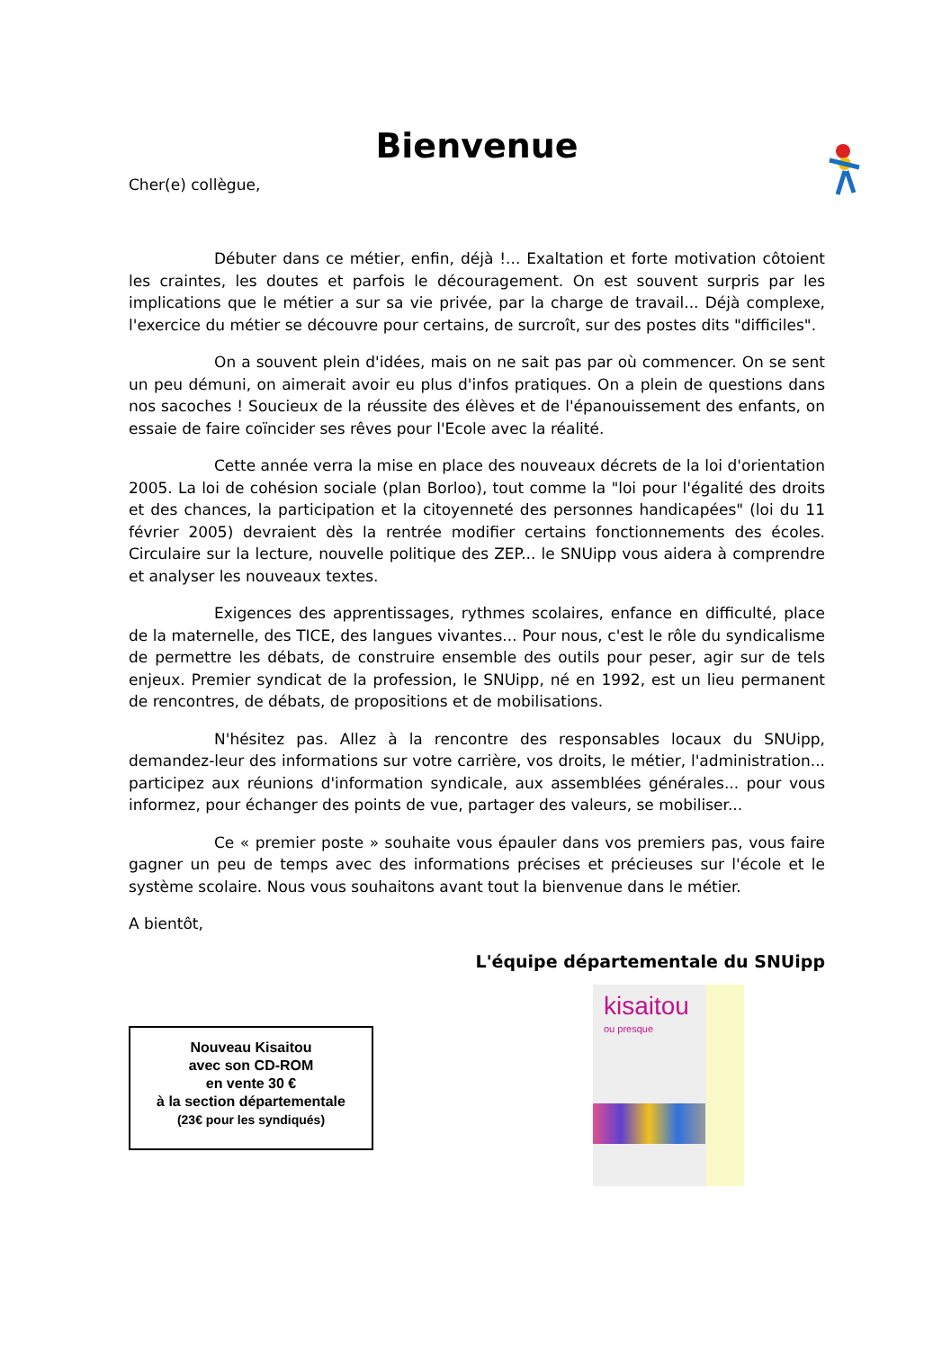Bienvenue
Cher(e) collègue,
Débuter dans ce métier, enfin, déjà !... Exaltation et forte motivation côtoient les craintes, les doutes et parfois le découragement. On est souvent surpris par les implications que le métier a sur sa vie privée, par la charge de travail... Déjà complexe, l'exercice du métier se découvre pour certains, de surcroît, sur des postes dits "difficiles".
On a souvent plein d'idées, mais on ne sait pas par où commencer. On se sent un peu démuni, on aimerait avoir eu plus d'infos pratiques. On a plein de questions dans nos sacoches ! Soucieux de la réussite des élèves et de l'épanouissement des enfants, on essaie de faire coïncider ses rêves pour l'Ecole avec la réalité.
Cette année verra la mise en place des nouveaux décrets de la loi d'orientation 2005. La loi de cohésion sociale (plan Borloo), tout comme la "loi pour l'égalité des droits et des chances, la participation et la citoyenneté des personnes handicapées" (loi du 11 février 2005) devraient dès la rentrée modifier certains fonctionnements des écoles. Circulaire sur la lecture, nouvelle politique des ZEP... le SNUipp vous aidera à comprendre et analyser les nouveaux textes.
Exigences des apprentissages, rythmes scolaires, enfance en difficulté, place de la maternelle, des TICE, des langues vivantes... Pour nous, c'est le rôle du syndicalisme de permettre les débats, de construire ensemble des outils pour peser, agir sur de tels enjeux. Premier syndicat de la profession, le SNUipp, né en 1992, est un lieu permanent de rencontres, de débats, de propositions et de mobilisations.
N'hésitez pas. Allez à la rencontre des responsables locaux du SNUipp, demandez-leur des informations sur votre carrière, vos droits, le métier, l'administration... participez aux réunions d'information syndicale, aux assemblées générales... pour vous informez, pour échanger des points de vue, partager des valeurs, se mobiliser...
Ce « premier poste » souhaite vous épauler dans vos premiers pas, vous faire gagner un peu de temps avec des informations précises et précieuses sur l'école et le système scolaire. Nous vous souhaitons avant tout la bienvenue dans le métier.
A bientôt,
L'équipe départementale du SNUipp
Nouveau Kisaitou
avec son CD-ROM
en vente 30 €
à la section départementale
(23€ pour les syndiqués)
kisaitou
ou presque